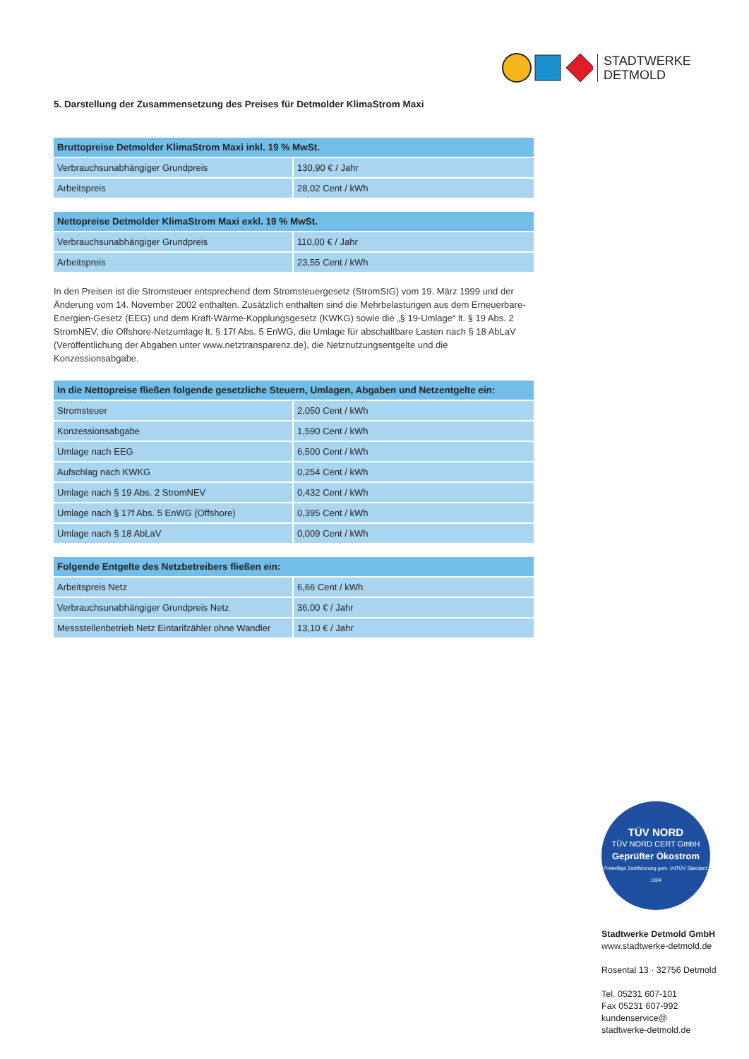STADTWERKE
DETMOLD
5. Darstellung der Zusammensetzung des Preises für Detmolder KlimaStrom Maxi
| Bruttopreise Detmolder KlimaStrom Maxi inkl. 19 % MwSt. | |
| --- | --- |
| Verbrauchsunabhängiger Grundpreis | 130,90 € / Jahr |
| Arbeitspreis | 28,02 Cent / kWh |
| Nettopreise Detmolder KlimaStrom Maxi exkl. 19 % MwSt. | |
| --- | --- |
| Verbrauchsunabhängiger Grundpreis | 110,00 € / Jahr |
| Arbeitspreis | 23,55 Cent / kWh |
In den Preisen ist die Stromsteuer entsprechend dem Stromsteuergesetz (StromStG) vom 19. März 1999 und der Änderung vom 14. November 2002 enthalten. Zusätzlich enthalten sind die Mehrbelastungen aus dem Erneuerbare-Energien-Gesetz (EEG) und dem Kraft-Wärme-Kopplungsgesetz (KWKG) sowie die „§ 19-Umlage“ lt. § 19 Abs. 2 StromNEV, die Offshore-Netzumlage lt. § 17f Abs. 5 EnWG, die Umlage für abschaltbare Lasten nach § 18 AbLaV (Veröffentlichung der Abgaben unter www.netztransparenz.de), die Netznutzungsentgelte und die Konzessionsabgabe.
| In die Nettopreise fließen folgende gesetzliche Steuern, Umlagen, Abgaben und Netzentgelte ein: | |
| --- | --- |
| Stromsteuer | 2,050 Cent / kWh |
| Konzessionsabgabe | 1,590 Cent / kWh |
| Umlage nach EEG | 6,500 Cent / kWh |
| Aufschlag nach KWKG | 0,254 Cent / kWh |
| Umlage nach § 19 Abs. 2 StromNEV | 0,432 Cent / kWh |
| Umlage nach § 17f Abs. 5 EnWG (Offshore) | 0,395 Cent / kWh |
| Umlage nach § 18 AbLaV | 0,009 Cent / kWh |
| Folgende Entgelte des Netzbetreibers fließen ein: | |
| --- | --- |
| Arbeitspreis Netz | 6,66 Cent / kWh |
| Verbrauchsunabhängiger Grundpreis Netz | 36,00 € / Jahr |
| Messstellenbetrieb Netz Eintarifzähler ohne Wandler | 13,10 € / Jahr |
TÜV NORD
TÜV NORD CERT GmbH
Geprüfter Ökostrom
Freiwillige Zertifizierung gem. VdTÜV Standard 1304
Stadtwerke Detmold GmbH
www.stadtwerke-detmold.de
Rosental 13 · 32756 Detmold
Tel. 05231 607-101
Fax 05231 607-992
kundenservice@
stadtwerke-detmold.de